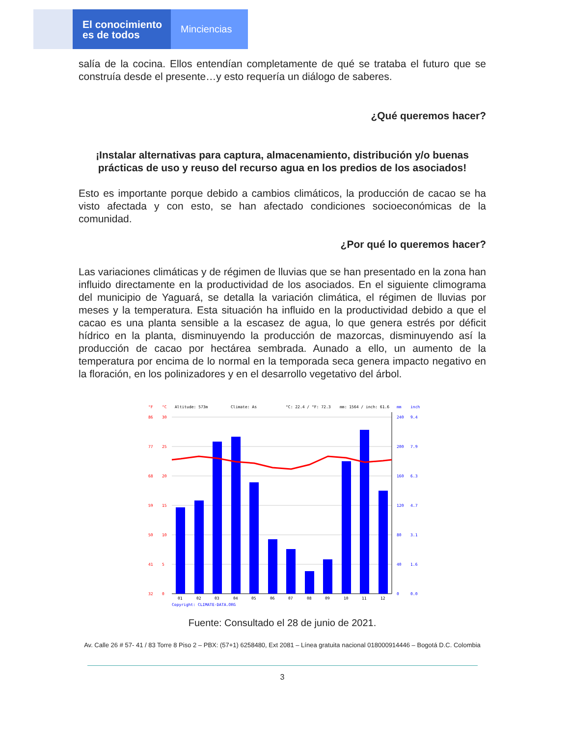El conocimiento
es de todos
Minciencias
salía de la cocina. Ellos entendían completamente de qué se trataba el futuro que se construía desde el presente…y esto requería un diálogo de saberes.
¿Qué queremos hacer?
¡Instalar alternativas para captura, almacenamiento, distribución y/o buenas prácticas de uso y reuso del recurso agua en los predios de los asociados!
Esto es importante porque debido a cambios climáticos, la producción de cacao se ha visto afectada y con esto, se han afectado condiciones socioeconómicas de la comunidad.
¿Por qué lo queremos hacer?
Las variaciones climáticas y de régimen de lluvias que se han presentado en la zona han influido directamente en la productividad de los asociados. En el siguiente climograma del municipio de Yaguará, se detalla la variación climática, el régimen de lluvias por meses y la temperatura. Esta situación ha influido en la productividad debido a que el cacao es una planta sensible a la escasez de agua, lo que genera estrés por déficit hídrico en la planta, disminuyendo la producción de mazorcas, disminuyendo así la producción de cacao por hectárea sembrada. Aunado a ello, un aumento de la temperatura por encima de lo normal en la temporada seca genera impacto negativo en la floración, en los polinizadores y en el desarrollo vegetativo del árbol.
°F
°C
Altitude: 573m
Climate: As
°C: 22.4 / °F: 72.3
mm: 1564 / inch: 61.6
mm
inch
86
30
77
25
68
20
59
15
50
10
41
5
32
0
240
9.4
200
7.9
160
6.3
120
4.7
80
3.1
40
1.6
0
0.0
01
02
03
04
05
06
07
08
09
10
11
12
Copyright: CLIMATE-DATA.ORG
Fuente: Consultado el 28 de junio de 2021.
Av. Calle 26 # 57- 41 / 83 Torre 8 Piso 2 – PBX: (57+1) 6258480, Ext 2081 – Línea gratuita nacional 018000914446 – Bogotá D.C. Colombia
3